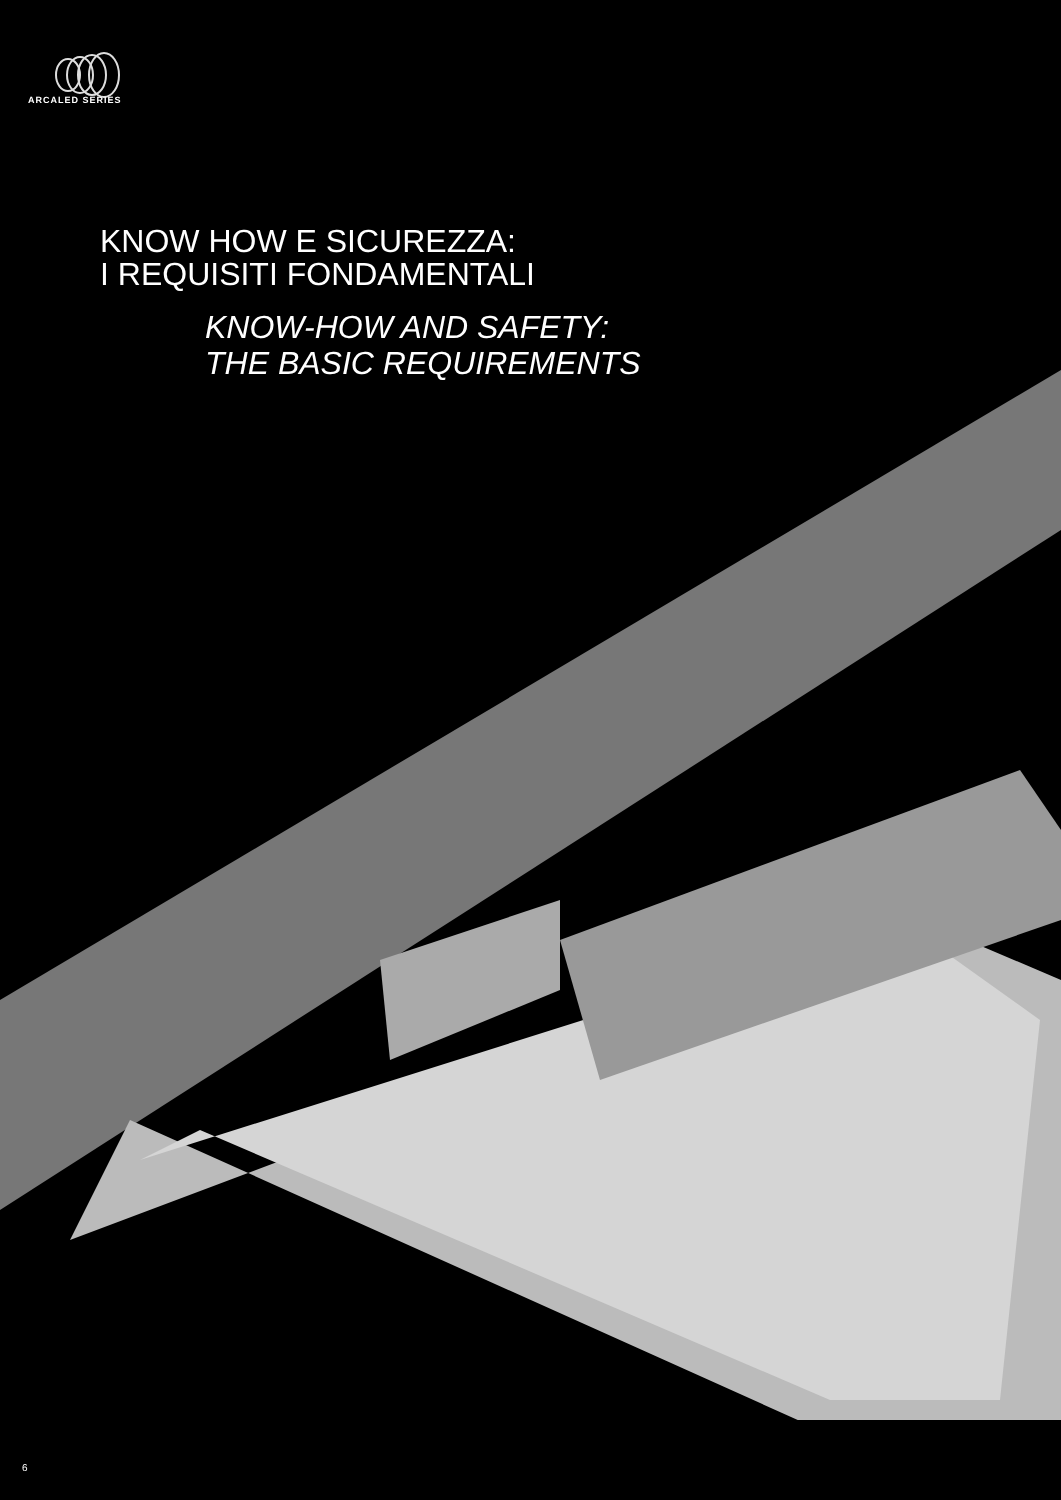ARCALED SERIES
KNOW HOW E SICUREZZA:
I REQUISITI FONDAMENTALI
KNOW-HOW AND SAFETY:
THE BASIC REQUIREMENTS
6